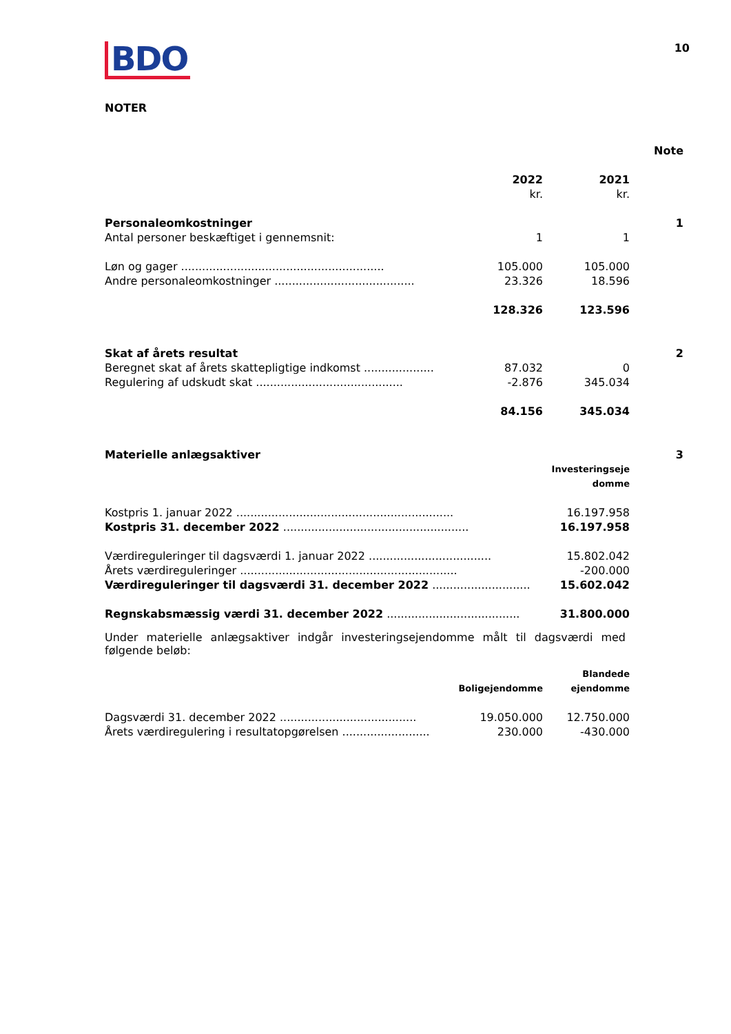BDO
10
NOTER
| | | | Note |
| | 2022 | 2021 | |
| | kr. | kr. | |
| Personaleomkostninger | | | 1 |
| Antal personer beskæftiget i gennemsnit: | 1 | 1 | |
| Løn og gager .......................................................... | 105.000 | 105.000 | |
| Andre personaleomkostninger ........................................ | 23.326 | 18.596 | |
| | 128.326 | 123.596 | |
| Skat af årets resultat | | | 2 |
| Beregnet skat af årets skattepligtige indkomst .................... | 87.032 | 0 | |
| Regulering af udskudt skat .......................................... | -2.876 | 345.034 | |
| | 84.156 | 345.034 | |
| Materielle anlægsaktiver | | | 3 |
| | | Investeringseje | |
| | | domme | |
| Kostpris 1. januar 2022 .............................................................. | | 16.197.958 | |
| Kostpris 31. december 2022 ..................................................... | | 16.197.958 | |
| Værdireguleringer til dagsværdi 1. januar 2022 ................................... | | 15.802.042 | |
| Årets værdireguleringer .............................................................. | | -200.000 | |
| Værdireguleringer til dagsværdi 31. december 2022 ............................ | | 15.602.042 | |
| Regnskabsmæssig værdi 31. december 2022 ...................................... | | 31.800.000 | |
Under materielle anlægsaktiver indgår investeringsejendomme målt til dagsværdi med følgende beløb:
| | | Blandede | |
| | Boligejendomme | ejendomme | |
| Dagsværdi 31. december 2022 ....................................... | 19.050.000 | 12.750.000 | |
| Årets værdiregulering i resultatopgørelsen ......................... | 230.000 | -430.000 | |